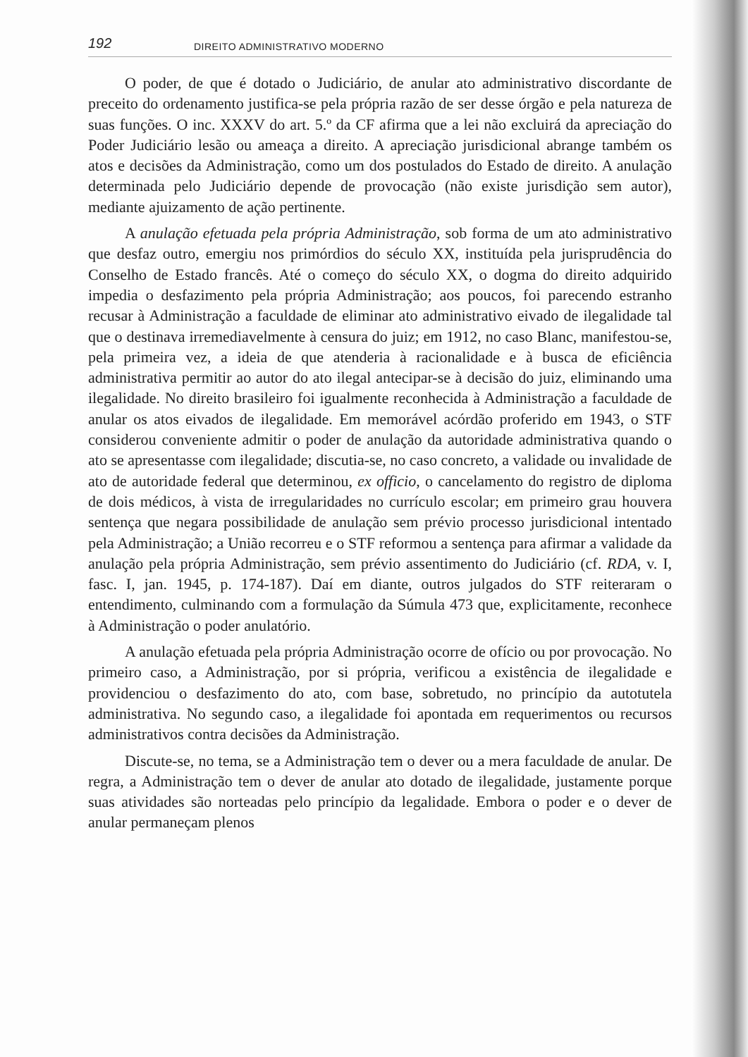192 DIREITO ADMINISTRATIVO MODERNO
O poder, de que é dotado o Judiciário, de anular ato administrativo discordante de preceito do ordenamento justifica-se pela própria razão de ser desse órgão e pela natureza de suas funções. O inc. XXXV do art. 5.º da CF afirma que a lei não excluirá da apreciação do Poder Judiciário lesão ou ameaça a direito. A apreciação jurisdicional abrange também os atos e decisões da Administração, como um dos postulados do Estado de direito. A anulação determinada pelo Judiciário depende de provocação (não existe jurisdição sem autor), mediante ajuizamento de ação pertinente.
A anulação efetuada pela própria Administração, sob forma de um ato administrativo que desfaz outro, emergiu nos primórdios do século XX, instituída pela jurisprudência do Conselho de Estado francês. Até o começo do século XX, o dogma do direito adquirido impedia o desfazimento pela própria Administração; aos poucos, foi parecendo estranho recusar à Administração a faculdade de eliminar ato administrativo eivado de ilegalidade tal que o destinava irremediavelmente à censura do juiz; em 1912, no caso Blanc, manifestou-se, pela primeira vez, a ideia de que atenderia à racionalidade e à busca de eficiência administrativa permitir ao autor do ato ilegal antecipar-se à decisão do juiz, eliminando uma ilegalidade. No direito brasileiro foi igualmente reconhecida à Administração a faculdade de anular os atos eivados de ilegalidade. Em memorável acórdão proferido em 1943, o STF considerou conveniente admitir o poder de anulação da autoridade administrativa quando o ato se apresentasse com ilegalidade; discutia-se, no caso concreto, a validade ou invalidade de ato de autoridade federal que determinou, ex officio, o cancelamento do registro de diploma de dois médicos, à vista de irregularidades no currículo escolar; em primeiro grau houvera sentença que negara possibilidade de anulação sem prévio processo jurisdicional intentado pela Administração; a União recorreu e o STF reformou a sentença para afirmar a validade da anulação pela própria Administração, sem prévio assentimento do Judiciário (cf. RDA, v. I, fasc. I, jan. 1945, p. 174-187). Daí em diante, outros julgados do STF reiteraram o entendimento, culminando com a formulação da Súmula 473 que, explicitamente, reconhece à Administração o poder anulatório.
A anulação efetuada pela própria Administração ocorre de ofício ou por provocação. No primeiro caso, a Administração, por si própria, verificou a existência de ilegalidade e providenciou o desfazimento do ato, com base, sobretudo, no princípio da autotutela administrativa. No segundo caso, a ilegalidade foi apontada em requerimentos ou recursos administrativos contra decisões da Administração.
Discute-se, no tema, se a Administração tem o dever ou a mera faculdade de anular. De regra, a Administração tem o dever de anular ato dotado de ilegalidade, justamente porque suas atividades são norteadas pelo princípio da legalidade. Embora o poder e o dever de anular permaneçam plenos